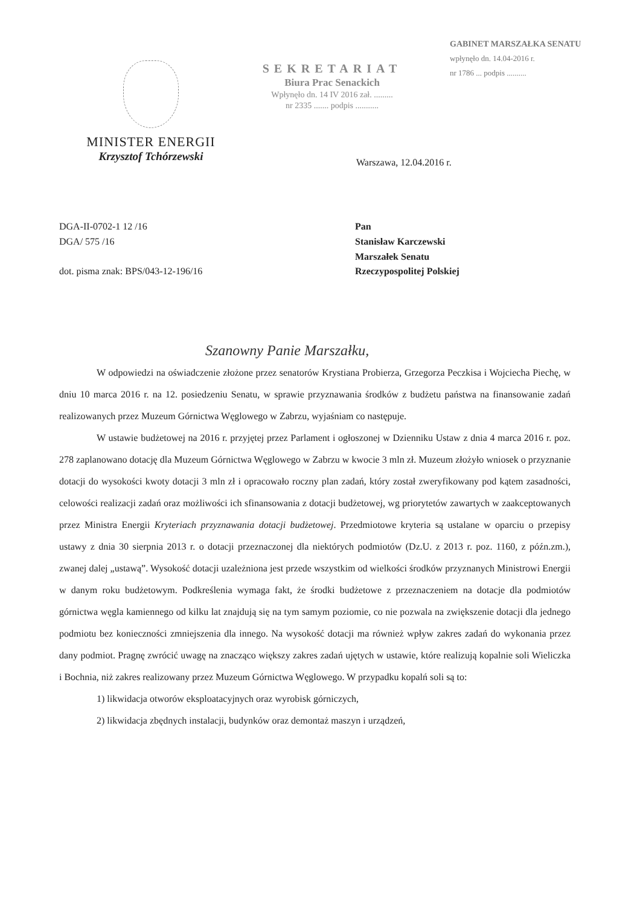MINISTER ENERGII
Krzysztof Tchórzewski
SEKRETARIAT
Biura Prac Senackich
Wpłynęło dn. 14 IV 2016 zał. .........
nr 2335 ....... podpis ...........
GABINET MARSZAŁKA SENATU
wpłynęło dn. 14.04-2016 r.
nr 1786 ... podpis ..........
Warszawa, 12.04.2016 r.
DGA-II-0702-1 12 /16
DGA/ 575 /16
dot. pisma znak: BPS/043-12-196/16
Pan
Stanisław Karczewski
Marszałek Senatu
Rzeczypospolitej Polskiej
Szanowny Panie Marszałku,
W odpowiedzi na oświadczenie złożone przez senatorów Krystiana Probierza, Grzegorza Peczkisa i Wojciecha Piechę, w dniu 10 marca 2016 r. na 12. posiedzeniu Senatu, w sprawie przyznawania środków z budżetu państwa na finansowanie zadań realizowanych przez Muzeum Górnictwa Węglowego w Zabrzu, wyjaśniam co następuje.
W ustawie budżetowej na 2016 r. przyjętej przez Parlament i ogłoszonej w Dzienniku Ustaw z dnia 4 marca 2016 r. poz. 278 zaplanowano dotację dla Muzeum Górnictwa Węglowego w Zabrzu w kwocie 3 mln zł. Muzeum złożyło wniosek o przyznanie dotacji do wysokości kwoty dotacji 3 mln zł i opracowało roczny plan zadań, który został zweryfikowany pod kątem zasadności, celowości realizacji zadań oraz możliwości ich sfinansowania z dotacji budżetowej, wg priorytetów zawartych w zaakceptowanych przez Ministra Energii Kryteriach przyznawania dotacji budżetowej. Przedmiotowe kryteria są ustalane w oparciu o przepisy ustawy z dnia 30 sierpnia 2013 r. o dotacji przeznaczonej dla niektórych podmiotów (Dz.U. z 2013 r. poz. 1160, z późn.zm.), zwanej dalej „ustawą”. Wysokość dotacji uzależniona jest przede wszystkim od wielkości środków przyznanych Ministrowi Energii w danym roku budżetowym. Podkreślenia wymaga fakt, że środki budżetowe z przeznaczeniem na dotacje dla podmiotów górnictwa węgla kamiennego od kilku lat znajdują się na tym samym poziomie, co nie pozwala na zwiększenie dotacji dla jednego podmiotu bez konieczności zmniejszenia dla innego. Na wysokość dotacji ma również wpływ zakres zadań do wykonania przez dany podmiot. Pragnę zwrócić uwagę na znacząco większy zakres zadań ujętych w ustawie, które realizują kopalnie soli Wieliczka i Bochnia, niż zakres realizowany przez Muzeum Górnictwa Węglowego. W przypadku kopalń soli są to:
1) likwidacja otworów eksploatacyjnych oraz wyrobisk górniczych,
2) likwidacja zbędnych instalacji, budynków oraz demontaż maszyn i urządzeń,